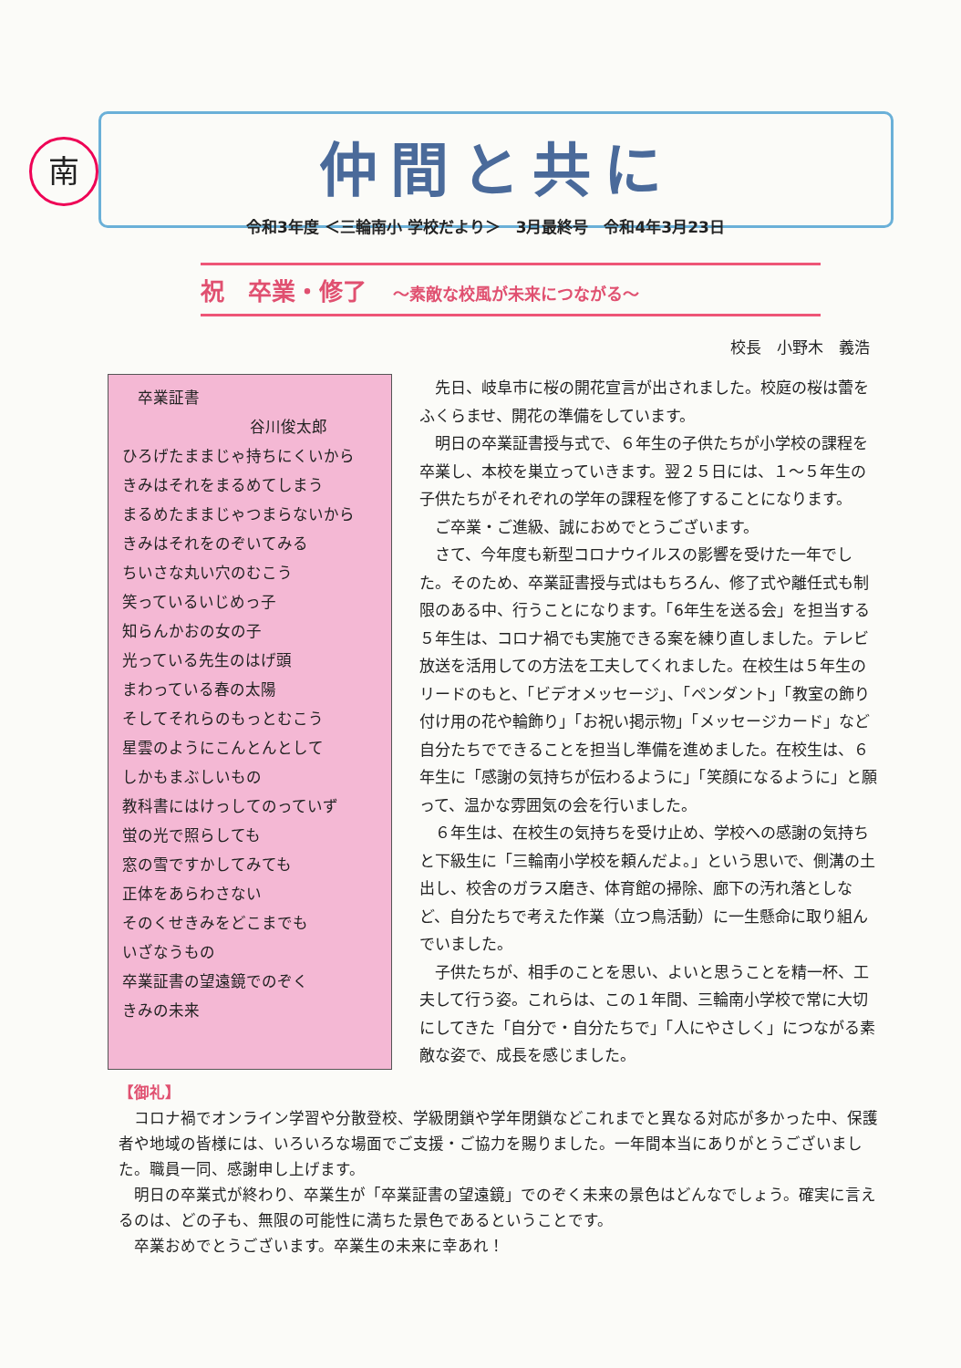南
仲間と共に
令和3年度 ＜三輪南小 学校だより＞　3月最終号　令和4年3月23日
祝　卒業・修了 ～素敵な校風が未来につながる～
校長　小野木　義浩
　卒業証書
谷川俊太郎
ひろげたままじゃ持ちにくいから
きみはそれをまるめてしまう
まるめたままじゃつまらないから
きみはそれをのぞいてみる
ちいさな丸い穴のむこう
笑っているいじめっ子
知らんかおの女の子
光っている先生のはげ頭
まわっている春の太陽
そしてそれらのもっとむこう
星雲のようにこんとんとして
しかもまぶしいもの
教科書にはけっしてのっていず
蛍の光で照らしても
窓の雪ですかしてみても
正体をあらわさない
そのくせきみをどこまでも
いざなうもの
卒業証書の望遠鏡でのぞく
きみの未来
先日、岐阜市に桜の開花宣言が出されました。校庭の桜は蕾をふくらませ、開花の準備をしています。
明日の卒業証書授与式で、６年生の子供たちが小学校の課程を卒業し、本校を巣立っていきます。翌２５日には、１～５年生の子供たちがそれぞれの学年の課程を修了することになります。
ご卒業・ご進級、誠におめでとうございます。
さて、今年度も新型コロナウイルスの影響を受けた一年でした。そのため、卒業証書授与式はもちろん、修了式や離任式も制限のある中、行うことになります。「6年生を送る会」を担当する５年生は、コロナ禍でも実施できる案を練り直しました。テレビ放送を活用しての方法を工夫してくれました。在校生は５年生のリードのもと、「ビデオメッセージ」、「ペンダント」「教室の飾り付け用の花や輪飾り」「お祝い掲示物」「メッセージカード」など自分たちでできることを担当し準備を進めました。在校生は、６年生に「感謝の気持ちが伝わるように」「笑顔になるように」と願って、温かな雰囲気の会を行いました。
６年生は、在校生の気持ちを受け止め、学校への感謝の気持ちと下級生に「三輪南小学校を頼んだよ。」という思いで、側溝の土出し、校舎のガラス磨き、体育館の掃除、廊下の汚れ落としなど、自分たちで考えた作業（立つ鳥活動）に一生懸命に取り組んでいました。
子供たちが、相手のことを思い、よいと思うことを精一杯、工夫して行う姿。これらは、この１年間、三輪南小学校で常に大切にしてきた「自分で・自分たちで」「人にやさしく」につながる素敵な姿で、成長を感じました。
【御礼】
コロナ禍でオンライン学習や分散登校、学級閉鎖や学年閉鎖などこれまでと異なる対応が多かった中、保護者や地域の皆様には、いろいろな場面でご支援・ご協力を賜りました。一年間本当にありがとうございました。職員一同、感謝申し上げます。
明日の卒業式が終わり、卒業生が「卒業証書の望遠鏡」でのぞく未来の景色はどんなでしょう。確実に言えるのは、どの子も、無限の可能性に満ちた景色であるということです。
卒業おめでとうございます。卒業生の未来に幸あれ！